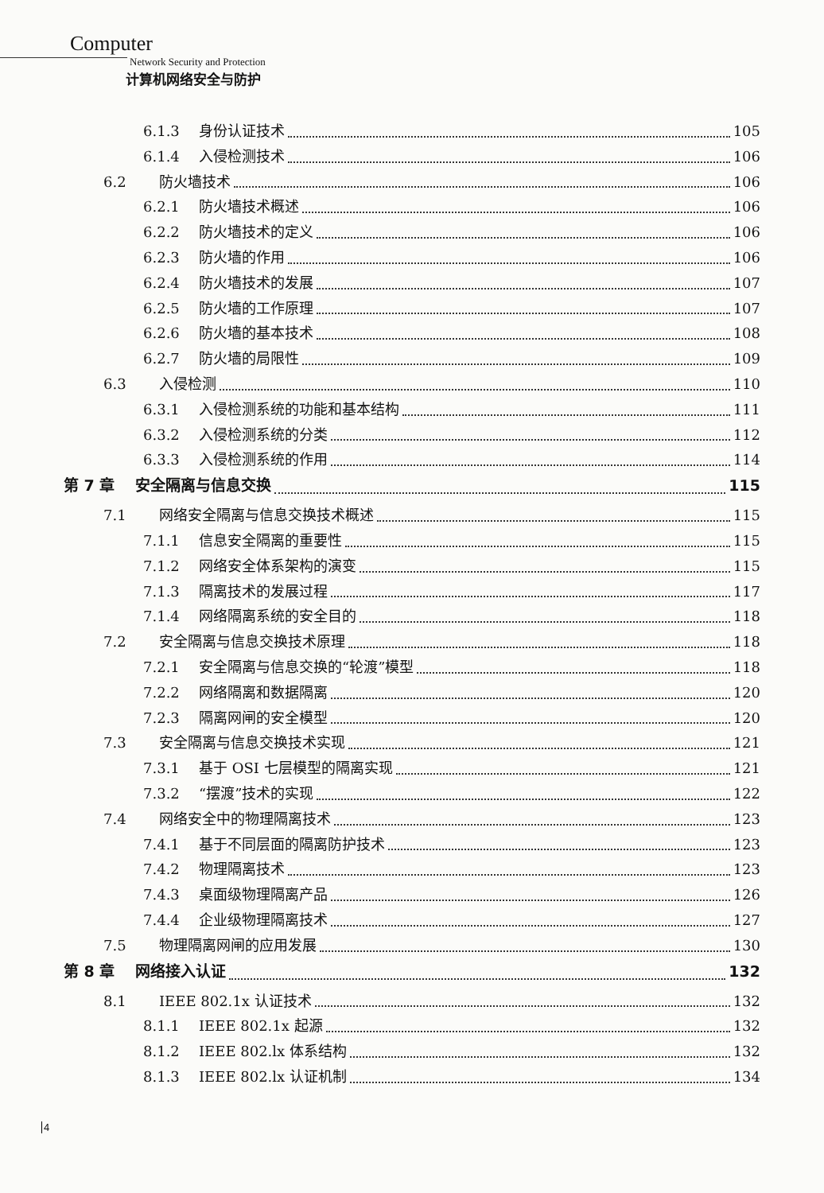Computer
Network Security and Protection
计算机网络安全与防护
6.1.3 身份认证技术 105
6.1.4 入侵检测技术 106
6.2 防火墙技术 106
6.2.1 防火墙技术概述 106
6.2.2 防火墙技术的定义 106
6.2.3 防火墙的作用 106
6.2.4 防火墙技术的发展 107
6.2.5 防火墙的工作原理 107
6.2.6 防火墙的基本技术 108
6.2.7 防火墙的局限性 109
6.3 入侵检测 110
6.3.1 入侵检测系统的功能和基本结构 111
6.3.2 入侵检测系统的分类 112
6.3.3 入侵检测系统的作用 114
第 7 章 安全隔离与信息交换 115
7.1 网络安全隔离与信息交换技术概述 115
7.1.1 信息安全隔离的重要性 115
7.1.2 网络安全体系架构的演变 115
7.1.3 隔离技术的发展过程 117
7.1.4 网络隔离系统的安全目的 118
7.2 安全隔离与信息交换技术原理 118
7.2.1 安全隔离与信息交换的“轮渡”模型 118
7.2.2 网络隔离和数据隔离 120
7.2.3 隔离网闸的安全模型 120
7.3 安全隔离与信息交换技术实现 121
7.3.1 基于 OSI 七层模型的隔离实现 121
7.3.2 “摆渡”技术的实现 122
7.4 网络安全中的物理隔离技术 123
7.4.1 基于不同层面的隔离防护技术 123
7.4.2 物理隔离技术 123
7.4.3 桌面级物理隔离产品 126
7.4.4 企业级物理隔离技术 127
7.5 物理隔离网闸的应用发展 130
第 8 章 网络接入认证 132
8.1 IEEE 802.1x 认证技术 132
8.1.1 IEEE 802.1x 起源 132
8.1.2 IEEE 802.lx 体系结构 132
8.1.3 IEEE 802.lx 认证机制 134
4